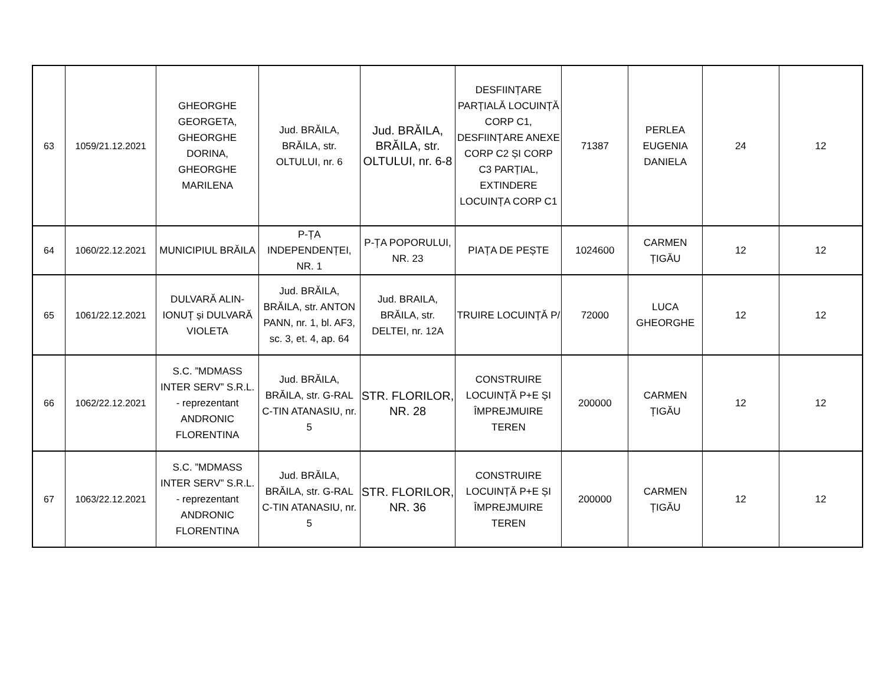| 63 | 1059/21.12.2021 | GHEORGHE GEORGETA, GHEORGHE DORINA, GHEORGHE MARILENA | Jud. BRĂILA, BRĂILA, str. OLTULUI, nr. 6 | Jud. BRĂILA, BRĂILA, str. OLTULUI, nr. 6-8 | DESFIINȚARE PARȚIALĂ LOCUINȚĂ CORP C1, DESFIINȚARE ANEXE CORP C2 ȘI CORP C3 PARȚIAL, EXTINDERE LOCUINȚA CORP C1 | 71387 | PERLEA EUGENIA DANIELA | 24 | 12 |
| 64 | 1060/22.12.2021 | MUNICIPIUL BRĂILA | P-ȚA INDEPENDENȚEI, NR. 1 | P-ȚA POPORULUI, NR. 23 | PIAȚA DE PEȘTE | 1024600 | CARMEN ȚIGĂU | 12 | 12 |
| 65 | 1061/22.12.2021 | DULVARĂ ALIN-IONUȚ și DULVARĂ VIOLETA | Jud. BRĂILA, BRĂILA, str. ANTON PANN, nr. 1, bl. AF3, sc. 3, et. 4, ap. 64 | Jud. BRAILA, BRĂILA, str. DELTEI, nr. 12A | TRUIRE LOCUINȚĂ P/ | 72000 | LUCA GHEORGHE | 12 | 12 |
| 66 | 1062/22.12.2021 | S.C. ”MDMASS INTER SERV” S.R.L. - reprezentant ANDRONIC FLORENTINA | Jud. BRĂILA, BRĂILA, str. G-RAL C-TIN ATANASIU, nr. 5 | STR. FLORILOR, NR. 28 | CONSTRUIRE LOCUINȚĂ P+E ȘI ÎMPREJMUIRE TEREN | 200000 | CARMEN ȚIGĂU | 12 | 12 |
| 67 | 1063/22.12.2021 | S.C. ”MDMASS INTER SERV” S.R.L. - reprezentant ANDRONIC FLORENTINA | Jud. BRĂILA, BRĂILA, str. G-RAL C-TIN ATANASIU, nr. 5 | STR. FLORILOR, NR. 36 | CONSTRUIRE LOCUINȚĂ P+E ȘI ÎMPREJMUIRE TEREN | 200000 | CARMEN ȚIGĂU | 12 | 12 |